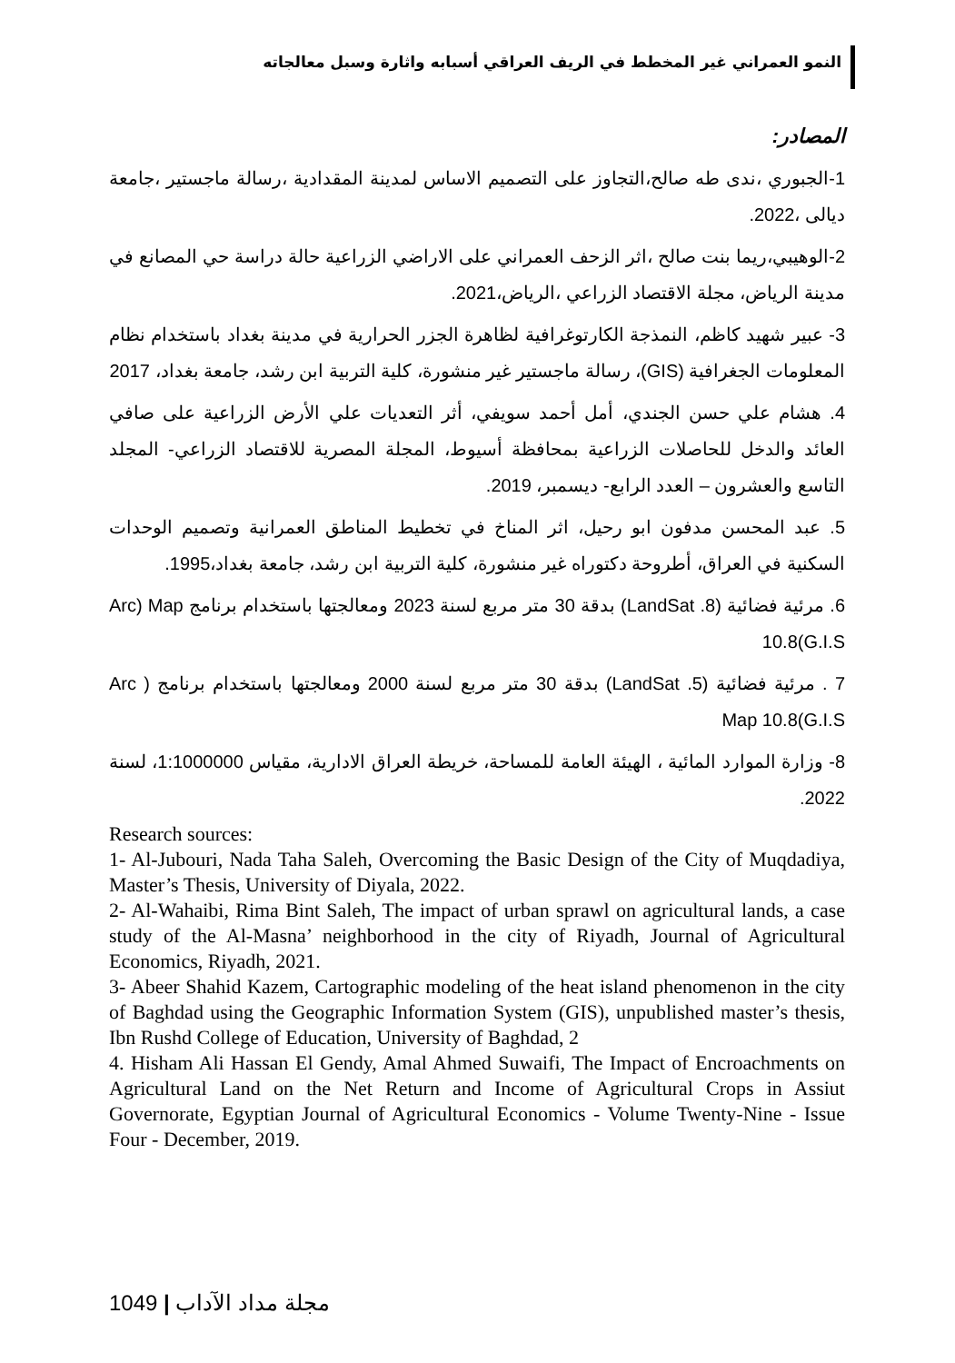النمو العمراني غير المخطط في الريف العراقي أسبابه واثارة وسبل معالجاته
المصادر:
1-الجبوري ،ندى طه صالح،التجاوز على التصميم الاساس لمدينة المقدادية ،رسالة ماجستير ،جامعة ديالى ،2022.
2-الوهيبي،ريما بنت صالح ،اثر الزحف العمراني على الاراضي الزراعية حالة دراسة حي المصانع في مدينة الرياض، مجلة الاقتصاد الزراعي ،الرياض،2021.
3- عبير شهيد كاظم، النمذجة الكارتوغرافية لظاهرة الجزر الحرارية في مدينة بغداد باستخدام نظام المعلومات الجغرافية (GIS)، رسالة ماجستير غير منشورة، كلية التربية ابن رشد، جامعة بغداد، 2017
4. هشام علي حسن الجندي، أمل أحمد سويفي، أثر التعديات علي الأرض الزراعية على صافي العائد والدخل للحاصلات الزراعية بمحافظة أسيوط، المجلة المصرية للاقتصاد الزراعي- المجلد التاسع والعشرون – العدد الرابع- ديسمبر، 2019.
5. عبد المحسن مدفون ابو رحيل، اثر المناخ في تخطيط المناطق العمرانية وتصميم الوحدات السكنية في العراق، أطروحة دكتوراه غير منشورة، كلية التربية ابن رشد، جامعة بغداد،1995.
6. مرئية فضائية (LandSat .8) بدقة 30 متر مربع لسنة 2023 ومعالجتها باستخدام برنامج Arc) Map 10.8(G.I.S
7 . مرئية فضائية (LandSat .5) بدقة 30 متر مربع لسنة 2000 ومعالجتها باستخدام برنامج ( Arc Map 10.8(G.I.S
8- وزارة الموارد المائية ، الهيئة العامة للمساحة، خريطة العراق الادارية، مقياس 1:1000000، لسنة 2022.
Research sources:
1- Al-Jubouri, Nada Taha Saleh, Overcoming the Basic Design of the City of Muqdadiya, Master’s Thesis, University of Diyala, 2022.
2- Al-Wahaibi, Rima Bint Saleh, The impact of urban sprawl on agricultural lands, a case study of the Al-Masna’ neighborhood in the city of Riyadh, Journal of Agricultural Economics, Riyadh, 2021.
3- Abeer Shahid Kazem, Cartographic modeling of the heat island phenomenon in the city of Baghdad using the Geographic Information System (GIS), unpublished master’s thesis, Ibn Rushd College of Education, University of Baghdad, 2
4. Hisham Ali Hassan El Gendy, Amal Ahmed Suwaifi, The Impact of Encroachments on Agricultural Land on the Net Return and Income of Agricultural Crops in Assiut Governorate, Egyptian Journal of Agricultural Economics - Volume Twenty-Nine - Issue Four - December, 2019.
1049 | مجلة مداد الآداب